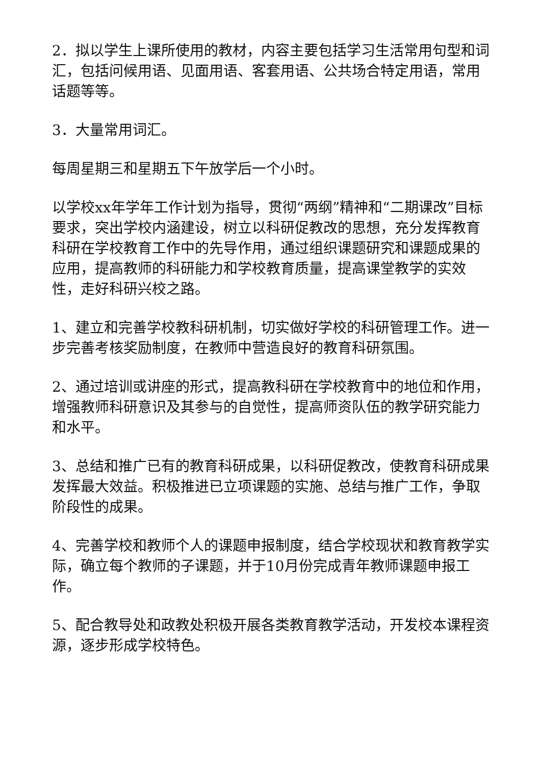2．拟以学生上课所使用的教材，内容主要包括学习生活常用句型和词汇，包括问候用语、见面用语、客套用语、公共场合特定用语，常用话题等等。
3．大量常用词汇。
每周星期三和星期五下午放学后一个小时。
以学校xx年学年工作计划为指导，贯彻“两纲”精神和“二期课改”目标要求，突出学校内涵建设，树立以科研促教改的思想，充分发挥教育科研在学校教育工作中的先导作用，通过组织课题研究和课题成果的应用，提高教师的科研能力和学校教育质量，提高课堂教学的实效性，走好科研兴校之路。
1、建立和完善学校教科研机制，切实做好学校的科研管理工作。进一步完善考核奖励制度，在教师中营造良好的教育科研氛围。
2、通过培训或讲座的形式，提高教科研在学校教育中的地位和作用，增强教师科研意识及其参与的自觉性，提高师资队伍的教学研究能力和水平。
3、总结和推广已有的教育科研成果，以科研促教改，使教育科研成果发挥最大效益。积极推进已立项课题的实施、总结与推广工作，争取阶段性的成果。
4、完善学校和教师个人的课题申报制度，结合学校现状和教育教学实际，确立每个教师的子课题，并于10月份完成青年教师课题申报工作。
5、配合教导处和政教处积极开展各类教育教学活动，开发校本课程资源，逐步形成学校特色。